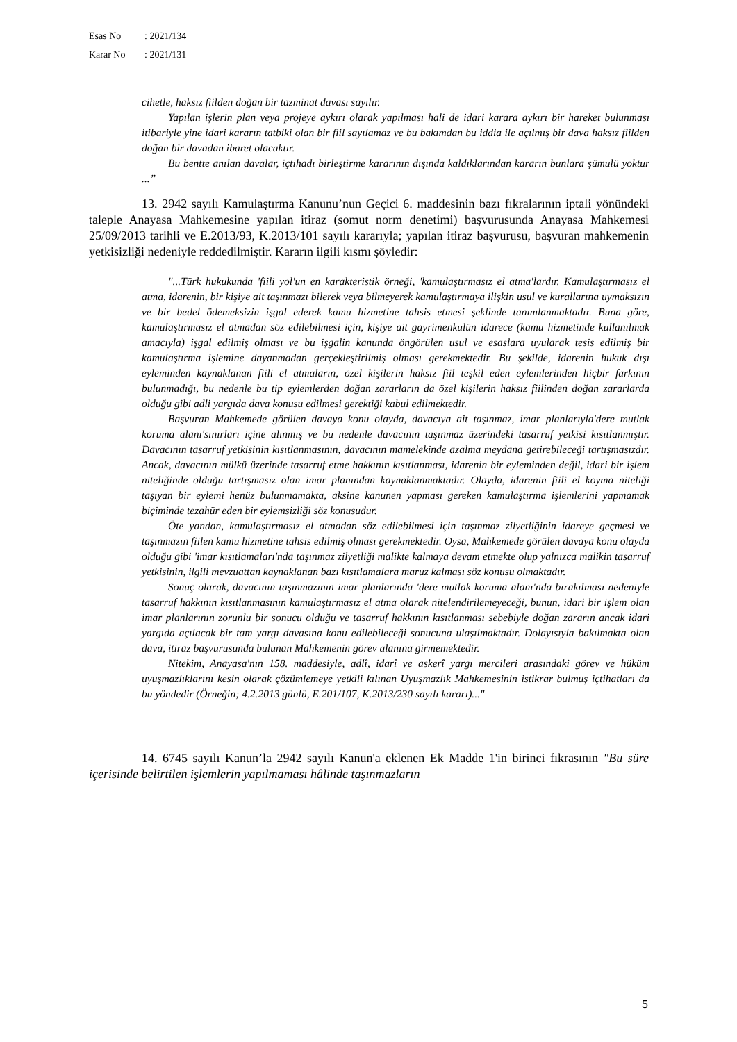Esas No: 2021/134
Karar No: 2021/131
cihetle, haksız fiilden doğan bir tazminat davası sayılır.
Yapılan işlerin plan veya projeye aykırı olarak yapılması hali de idari karara aykırı bir hareket bulunması itibariyle yine idari kararın tatbiki olan bir fiil sayılamaz ve bu bakımdan bu iddia ile açılmış bir dava haksız fiilden doğan bir davadan ibaret olacaktır.
Bu bentte anılan davalar, içtihadı birleştirme kararının dışında kaldıklarından kararın bunlara şümulü yoktur ...”
13. 2942 sayılı Kamulaştırma Kanunu’nun Geçici 6. maddesinin bazı fıkralarının iptali yönündeki taleple Anayasa Mahkemesine yapılan itiraz (somut norm denetimi) başvurusunda Anayasa Mahkemesi 25/09/2013 tarihli ve E.2013/93, K.2013/101 sayılı kararıyla; yapılan itiraz başvurusu, başvuran mahkemenin yetkisizliği nedeniyle reddedilmiştir. Kararın ilgili kısmı şöyledir:
"...Türk hukukunda 'fiili yol'un en karakteristik örneği, 'kamulaştırmasız el atma'lardır. Kamulaştırmasız el atma, idarenin, bir kişiye ait taşınmazı bilerek veya bilmeyerek kamulaştırmaya ilişkin usul ve kurallarına uymaksızın ve bir bedel ödemeksizin işgal ederek kamu hizmetine tahsis etmesi şeklinde tanımlanmaktadır. Buna göre, kamulaştırmasız el atmadan söz edilebilmesi için, kişiye ait gayrimenkulün idarece (kamu hizmetinde kullanılmak amacıyla) işgal edilmiş olması ve bu işgalin kanunda öngörülen usul ve esaslara uyularak tesis edilmiş bir kamulaştırma işlemine dayanmadan gerçekleştirilmiş olması gerekmektedir. Bu şekilde, idarenin hukuk dışı eyleminden kaynaklanan fiili el atmaların, özel kişilerin haksız fiil teşkil eden eylemlerinden hiçbir farkının bulunmadığı, bu nedenle bu tip eylemlerden doğan zararların da özel kişilerin haksız fiilinden doğan zararlarda olduğu gibi adli yargıda dava konusu edilmesi gerektiği kabul edilmektedir.
Başvuran Mahkemede görülen davaya konu olayda, davacıya ait taşınmaz, imar planlarıyla'dere mutlak koruma alanı'sınırları içine alınmış ve bu nedenle davacının taşınmaz üzerindeki tasarruf yetkisi kısıtlanmıştır. Davacının tasarruf yetkisinin kısıtlanmasının, davacının mamelekinde azalma meydana getirebileceği tartışmasızdır. Ancak, davacının mülkü üzerinde tasarruf etme hakkının kısıtlanması, idarenin bir eyleminden değil, idari bir işlem niteliğinde olduğu tartışmasız olan imar planından kaynaklanmaktadır. Olayda, idarenin fiili el koyma niteliği taşıyan bir eylemi henüz bulunmamakta, aksine kanunen yapması gereken kamulaştırma işlemlerini yapmamak biçiminde tezahür eden bir eylemsizliği söz konusudur.
Öte yandan, kamulaştırmasız el atmadan söz edilebilmesi için taşınmaz zilyetliğinin idareye geçmesi ve taşınmazın fiilen kamu hizmetine tahsis edilmiş olması gerekmektedir. Oysa, Mahkemede görülen davaya konu olayda olduğu gibi 'imar kısıtlamaları'nda taşınmaz zilyetliği malikte kalmaya devam etmekte olup yalnızca malikin tasarruf yetkisinin, ilgili mevzuattan kaynaklanan bazı kısıtlamalara maruz kalması söz konusu olmaktadır.
Sonuç olarak, davacının taşınmazının imar planlarında 'dere mutlak koruma alanı'nda bırakılması nedeniyle tasarruf hakkının kısıtlanmasının kamulaştırmasız el atma olarak nitelendirilemeyeceği, bunun, idari bir işlem olan imar planlarının zorunlu bir sonucu olduğu ve tasarruf hakkının kısıtlanması sebebiyle doğan zararın ancak idari yargıda açılacak bir tam yargı davasına konu edilebileceği sonucuna ulaşılmaktadır. Dolayısıyla bakılmakta olan dava, itiraz başvurusunda bulunan Mahkemenin görev alanına girmemektedir.
Nitekim, Anayasa'nın 158. maddesiyle, adlî, idarî ve askerî yargı mercileri arasındaki görev ve hüküm uyuşmazlıklarını kesin olarak çözümlemeye yetkili kılınan Uyuşmazlık Mahkemesinin istikrar bulmuş içtihatları da bu yöndedir (Örneğin; 4.2.2013 günlü, E.201/107, K.2013/230 sayılı kararı)..."
14. 6745 sayılı Kanun’la 2942 sayılı Kanun'a eklenen Ek Madde 1'in birinci fıkrasının "Bu süre içerisinde belirtilen işlemlerin yapılmaması hâlinde taşınmazların
5